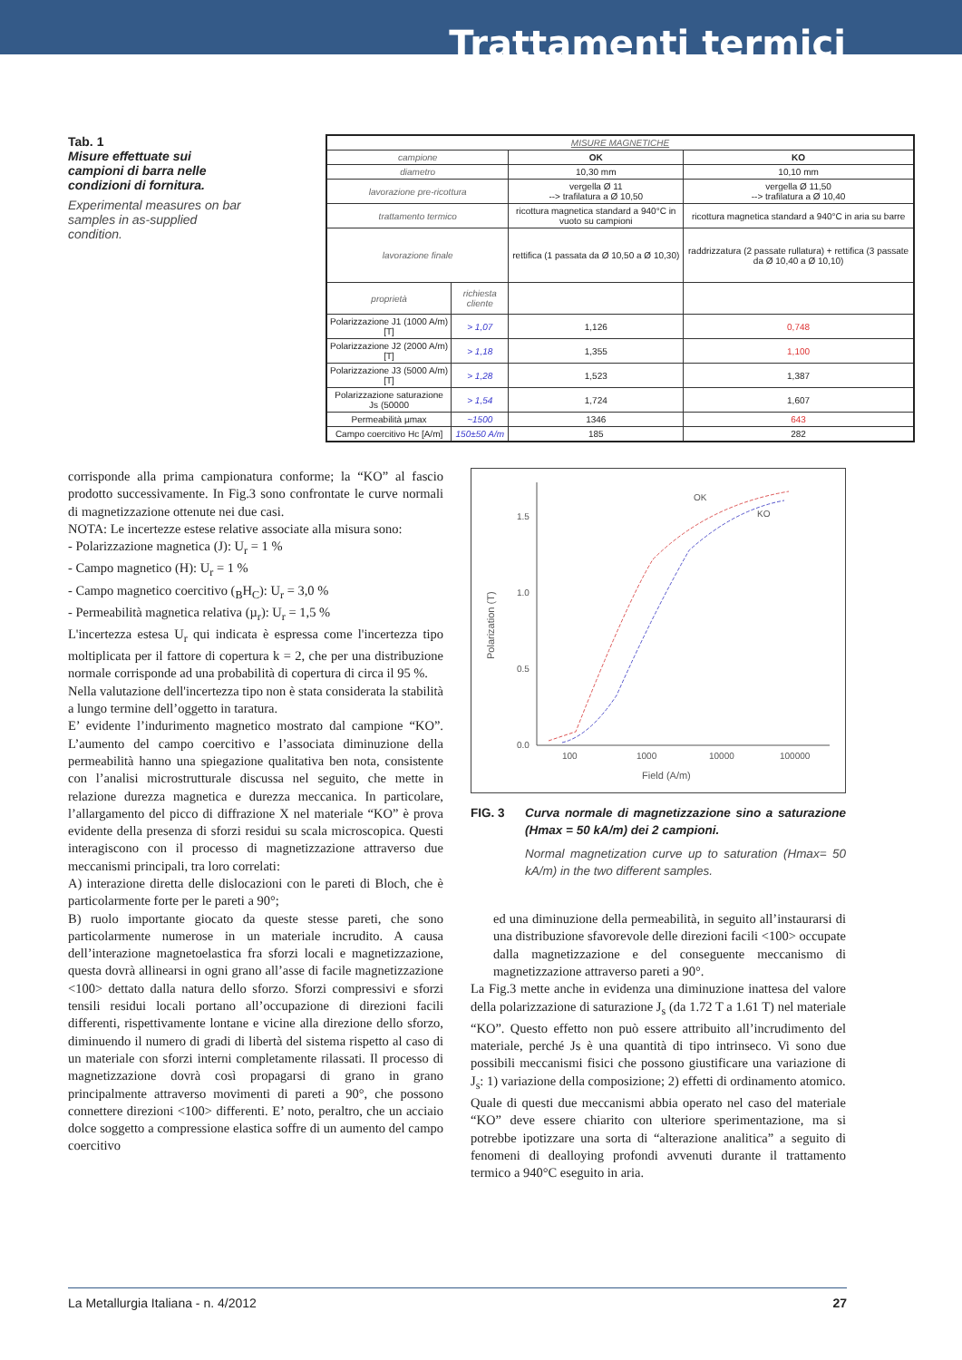Trattamenti termici
Tab. 1
Misure effettuate sui campioni di barra nelle condizioni di fornitura.
Experimental measures on bar samples in as-supplied condition.
| MISURE MAGNETICHE | | | |
| --- | --- | --- | --- |
| campione | | OK | KO |
| diametro | | 10,30 mm | 10,10 mm |
| lavorazione pre-ricottura | | vergella Ø 11 --> trafilatura a Ø 10,50 | vergella Ø 11,50 --> trafilatura a Ø 10,40 |
| trattamento termico | | ricottura magnetica standard a 940°C in vuoto su campioni | ricottura magnetica standard a 940°C in aria su barre |
| lavorazione finale | | rettifica (1 passata da Ø 10,50 a Ø 10,30) | raddrizzatura (2 passate rullatura) + rettifica (3 passate da Ø 10,40 a Ø 10,10) |
| proprietà | richiesta cliente | | |
| Polarizzazione J1 (1000 A/m) [T] | > 1,07 | 1,126 | 0,748 |
| Polarizzazione J2 (2000 A/m) [T] | > 1,18 | 1,355 | 1,100 |
| Polarizzazione J3 (5000 A/m) [T] | > 1,28 | 1,523 | 1,387 |
| Polarizzazione saturazione Js (50000 | > 1,54 | 1,724 | 1,607 |
| Permeabilità µmax | ~1500 | 1346 | 643 |
| Campo coercitivo Hc [A/m] | 150±50 A/m | 185 | 282 |
corrisponde alla prima campionatura conforme; la “KO” al fascio prodotto successivamente. In Fig.3 sono confrontate le curve normali di magnetizzazione ottenute nei due casi.
NOTA: Le incertezze estese relative associate alla misura sono:
- Polarizzazione magnetica (J): U<sub>r</sub> = 1 %
- Campo magnetico (H): U<sub>r</sub> = 1 %
- Campo magnetico coercitivo (<sub>B</sub>H<sub>C</sub>): U<sub>r</sub> = 3,0 %
- Permeabilità magnetica relativa (µ<sub>r</sub>): U<sub>r</sub> = 1,5 %
L'incertezza estesa U<sub>r</sub> qui indicata è espressa come l'incertezza tipo moltiplicata per il fattore di copertura k = 2, che per una distribuzione normale corrisponde ad una probabilità di copertura di circa il 95 %.
Nella valutazione dell'incertezza tipo non è stata considerata la stabilità a lungo termine dell’oggetto in taratura.
E’ evidente l’indurimento magnetico mostrato dal campione “KO”. L’aumento del campo coercitivo e l’associata diminuzione della permeabilità hanno una spiegazione qualitativa ben nota, consistente con l’analisi microstrutturale discussa nel seguito, che mette in relazione durezza magnetica e durezza meccanica. In particolare, l’allargamento del picco di diffrazione X nel materiale “KO” è prova evidente della presenza di sforzi residui su scala microscopica. Questi interagiscono con il processo di magnetizzazione attraverso due meccanismi principali, tra loro correlati:
A) interazione diretta delle dislocazioni con le pareti di Bloch, che è particolarmente forte per le pareti a 90°;
B) ruolo importante giocato da queste stesse pareti, che sono particolarmente numerose in un materiale incrudito. A causa dell’interazione magnetoelastica fra sforzi locali e magnetizzazione, questa dovrà allinearsi in ogni grano all’asse di facile magnetizzazione <100> dettato dalla natura dello sforzo. Sforzi compressivi e sforzi tensili residui locali portano all’occupazione di direzioni facili differenti, rispettivamente lontane e vicine alla direzione dello sforzo, diminuendo il numero di gradi di libertà del sistema rispetto al caso di un materiale con sforzi interni completamente rilassati. Il processo di magnetizzazione dovrà così propagarsi di grano in grano principalmente attraverso movimenti di pareti a 90°, che possono connettere direzioni <100> differenti. E’ noto, peraltro, che un acciaio dolce soggetto a compressione elastica soffre di un aumento del campo coercitivo
0.0
0.5
1.0
1.5
100
1000
10000
100000
Field (A/m)
Polarization (T)
OK
KO
FIG. 3 Curva normale di magnetizzazione sino a saturazione (Hmax = 50 kA/m) dei 2 campioni.
Normal magnetization curve up to saturation (Hmax= 50 kA/m) in the two different samples.
ed una diminuzione della permeabilità, in seguito all’instaurarsi di una distribuzione sfavorevole delle direzioni facili <100> occupate dalla magnetizzazione e del conseguente meccanismo di magnetizzazione attraverso pareti a 90°.
La Fig.3 mette anche in evidenza una diminuzione inattesa del valore della polarizzazione di saturazione J<sub>s</sub> (da 1.72 T a 1.61 T) nel materiale “KO”. Questo effetto non può essere attribuito all’incrudimento del materiale, perché Js è una quantità di tipo intrinseco. Vi sono due possibili meccanismi fisici che possono giustificare una variazione di J<sub>s</sub>: 1) variazione della composizione; 2) effetti di ordinamento atomico.
Quale di questi due meccanismi abbia operato nel caso del materiale “KO” deve essere chiarito con ulteriore sperimentazione, ma si potrebbe ipotizzare una sorta di “alterazione analitica” a seguito di fenomeni di dealloying profondi avvenuti durante il trattamento termico a 940°C eseguito in aria.
La Metallurgia Italiana - n. 4/2012 27